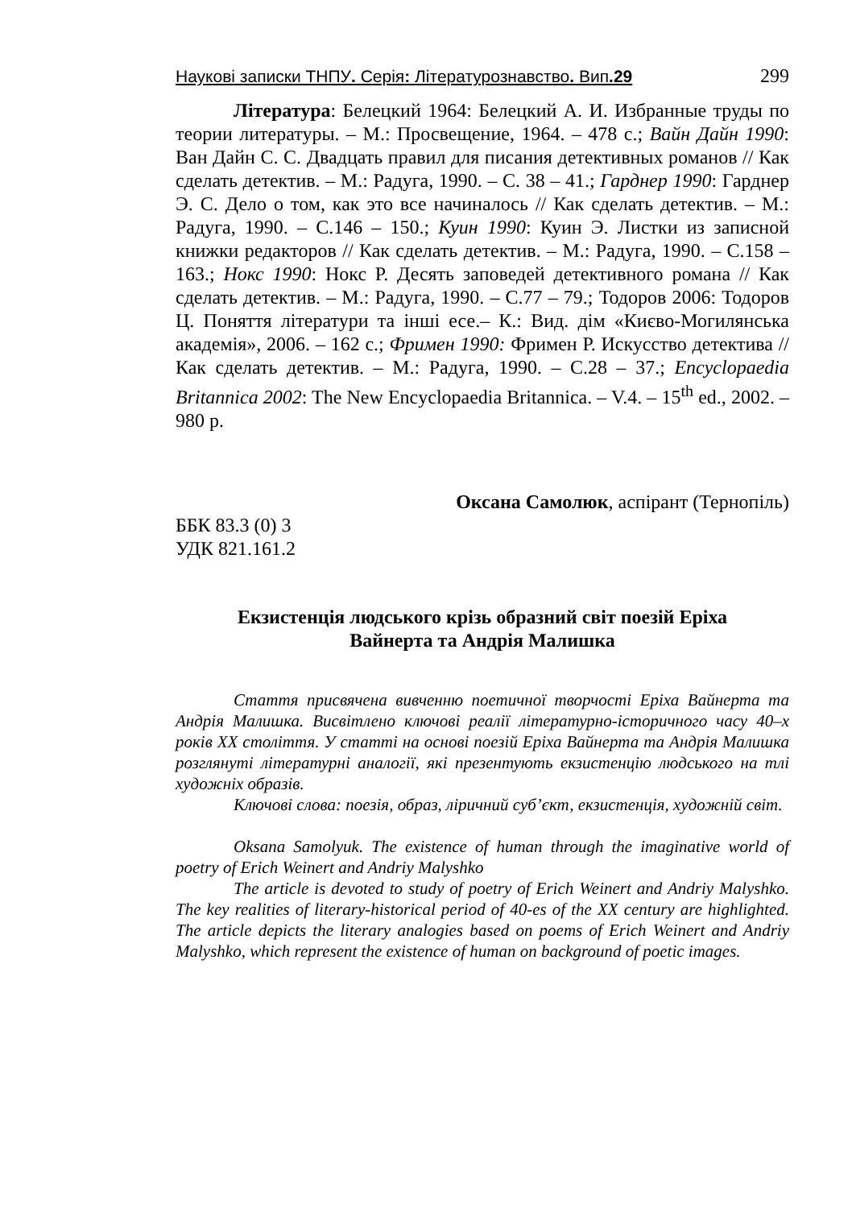Наукові записки ТНПУ. Серія: Літературознавство. Вип.29 299
Література: Белецкий 1964: Белецкий А. И. Избранные труды по теории литературы. – М.: Просвещение, 1964. – 478 с.; Вайн Дайн 1990: Ван Дайн С. С. Двадцать правил для писания детективных романов // Как сделать детектив. – М.: Радуга, 1990. – С. 38 – 41.; Гарднер 1990: Гарднер Э. С. Дело о том, как это все начиналось // Как сделать детектив. – М.: Радуга, 1990. – С.146 – 150.; Куин 1990: Куин Э. Листки из записной книжки редакторов // Как сделать детектив. – М.: Радуга, 1990. – С.158 – 163.; Нокс 1990: Нокс Р. Десять заповедей детективного романа // Как сделать детектив. – М.: Радуга, 1990. – С.77 – 79.; Тодоров 2006: Тодоров Ц. Поняття літератури та інші есе.– К.: Вид. дім «Києво-Могилянська академія», 2006. – 162 с.; Фримен 1990: Фримен Р. Искусство детектива // Как сделать детектив. – М.: Радуга, 1990. – С.28 – 37.; Encyclopaedia Britannica 2002: The New Encyclopaedia Britannica. – V.4. – 15<sup>th</sup> ed., 2002. – 980 p.
Оксана Самолюк, аспірант (Тернопіль)
ББК 83.3 (0) 3
УДК 821.161.2
Екзистенція людського крізь образний світ поезій Еріха
Вайнерта та Андрія Малишка
Стаття присвячена вивченню поетичної творчості Еріха Вайнерта та Андрія Малишка. Висвітлено ключові реалії літературно-історичного часу 40–х років ХХ століття. У статті на основі поезій Еріха Вайнерта та Андрія Малишка розглянуті літературні аналогії, які презентують екзистенцію людського на тлі художніх образів.
Ключові слова: поезія, образ, ліричний суб’єкт, екзистенція, художній світ.
Oksana Samolyuk. The existence of human through the imaginative world of poetry of Erich Weinert and Andriy Malyshko
The article is devoted to study of poetry of Erich Weinert and Andriy Malyshko. The key realities of literary-historical period of 40-es of the XX century are highlighted. The article depicts the literary analogies based on poems of Erich Weinert and Andriy Malyshko, which represent the existence of human on background of poetic images.